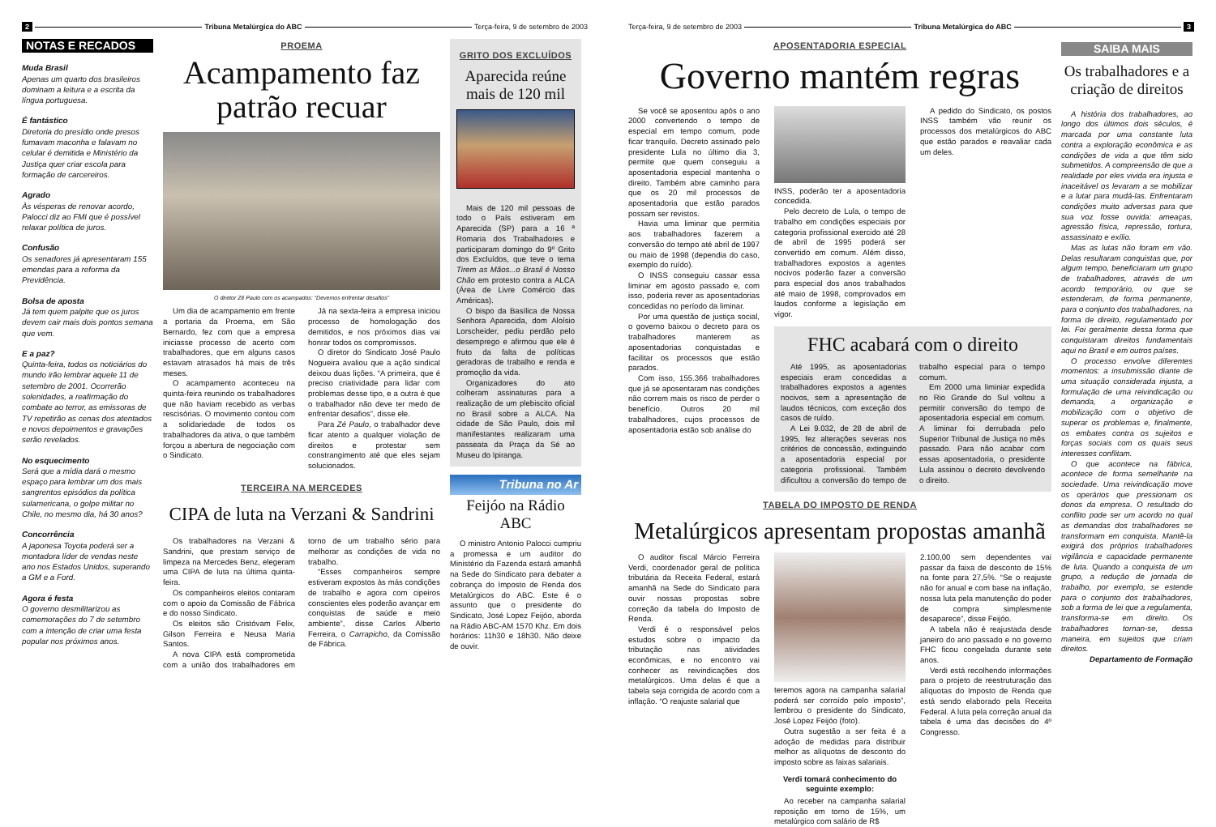2 Tribuna Metalúrgica do ABC Terça-feira, 9 de setembro de 2003
NOTAS E RECADOS
Muda Brasil
Apenas um quarto dos brasileiros dominam a leitura e a escrita da língua portuguesa.
É fantástico
Diretoria do presídio onde presos fumavam maconha e falavam no celular é demitida e Ministério da Justiça quer criar escola para formação de carcereiros.
Agrado
Às vésperas de renovar acordo, Palocci diz ao FMI que é possível relaxar política de juros.
Confusão
Os senadores já apresentaram 155 emendas para a reforma da Previdência.
Bolsa de aposta
Já tem quem palpite que os juros devem cair mais dois pontos semana que vem.
E a paz?
Quinta-feira, todos os noticiários do mundo irão lembrar aquele 11 de setembro de 2001. Ocorrerão solenidades, a reafirmação do combate ao terror, as emissoras de TV repetirão as cenas dos atentados e novos depoimentos e gravações serão revelados.
No esquecimento
Será que a mídia dará o mesmo espaço para lembrar um dos mais sangrentos episódios da política sulamericana, o golpe militar no Chile, no mesmo dia, há 30 anos?
Concorrência
A japonesa Toyota poderá ser a montadora líder de vendas neste ano nos Estados Unidos, superando a GM e a Ford.
Agora é festa
O governo desmilitarizou as comemorações do 7 de setembro com a intenção de criar uma festa popular nos próximos anos.
PROEMA
Acampamento faz patrão recuar
O diretor Zé Paulo com os acampados: “Devemos enfrentar desafios”
Um dia de acampamento em frente a portaria da Proema, em São Bernardo, fez com que a empresa iniciasse processo de acerto com trabalhadores, que em alguns casos estavam atrasados há mais de três meses.
O acampamento aconteceu na quinta-feira reunindo os trabalhadores que não haviam recebido as verbas rescisórias. O movimento contou com a solidariedade de todos os trabalhadores da ativa, o que também forçou a abertura de negociação com o Sindicato.
Já na sexta-feira a empresa iniciou processo de homologação dos demitidos, e nos próximos dias vai honrar todos os compromissos.
O diretor do Sindicato José Paulo Nogueira avaliou que a ação sindical deixou duas lições. “A primeira, que é preciso criatividade para lidar com problemas desse tipo, e a outra é que o trabalhador não deve ter medo de enfrentar desafios”, disse ele.
Para Zé Paulo, o trabalhador deve ficar atento a qualquer violação de direitos e protestar sem constrangimento até que eles sejam solucionados.
TERCEIRA NA MERCEDES
CIPA de luta na Verzani & Sandrini
Os trabalhadores na Verzani & Sandrini, que prestam serviço de limpeza na Mercedes Benz, elegeram uma CIPA de luta na última quinta-feira.
Os companheiros eleitos contaram com o apoio da Comissão de Fábrica e do nosso Sindicato.
Os eleitos são Cristóvam Felix, Gilson Ferreira e Neusa Maria Santos.
A nova CIPA está comprometida com a união dos trabalhadores em torno de um trabalho sério para melhorar as condições de vida no trabalho.
“Esses companheiros sempre estiveram expostos às más condições de trabalho e agora com cipeiros conscientes eles poderão avançar em conquistas de saúde e meio ambiente”, disse Carlos Alberto Ferreira, o Carrapicho, da Comissão de Fábrica.
GRITO DOS EXCLUÍDOS
Aparecida reúne mais de 120 mil
Mais de 120 mil pessoas de todo o País estiveram em Aparecida (SP) para a 16 ª Romaria dos Trabalhadores e participaram domingo do 9º Grito dos Excluídos, que teve o tema Tirem as Mãos...o Brasil é Nosso Chão em protesto contra a ALCA (Área de Livre Comércio das Américas).
O bispo da Basílica de Nossa Senhora Aparecida, dom Aloísio Lorscheider, pediu perdão pelo desemprego e afirmou que ele é fruto da falta de políticas geradoras de trabalho e renda e promoção da vida.
Organizadores do ato colheram assinaturas para a realização de um plebiscito oficial no Brasil sobre a ALCA. Na cidade de São Paulo, dois mil manifestantes realizaram uma passeata da Praça da Sé ao Museu do Ipiranga.
Tribuna no Ar
Feijóo na Rádio ABC
O ministro Antonio Palocci cumpriu a promessa e um auditor do Ministério da Fazenda estará amanhã na Sede do Sindicato para debater a cobrança do Imposto de Renda dos Metalúrgicos do ABC. Este é o assunto que o presidente do Sindicato, José Lopez Feijóo, aborda na Rádio ABC-AM 1570 Khz. Em dois horários: 11h30 e 18h30. Não deixe de ouvir.
Terça-feira, 9 de setembro de 2003 Tribuna Metalúrgica do ABC 3
APOSENTADORIA ESPECIAL
Governo mantém regras
Se você se aposentou após o ano 2000 convertendo o tempo de especial em tempo comum, pode ficar tranquilo. Decreto assinado pelo presidente Lula no último dia 3, permite que quem conseguiu a aposentadoria especial mantenha o direito. Também abre caminho para que os 20 mil processos de aposentadoria que estão parados possam ser revistos.
Havia uma liminar que permitia aos trabalhadores fazerem a conversão do tempo até abril de 1997 ou maio de 1998 (dependia do caso, exemplo do ruído).
O INSS conseguiu cassar essa liminar em agosto passado e, com isso, poderia rever as aposentadorias concedidas no período da liminar.
Por uma questão de justiça social, o governo baixou o decreto para os trabalhadores manterem as aposentadorias conquistadas e facilitar os processos que estão parados.
Com isso, 155.366 trabalhadores que já se aposentaram nas condições não correm mais os risco de perder o benefício. Outros 20 mil trabalhadores, cujos processos de aposentadoria estão sob análise do
INSS, poderão ter a aposentadoria concedida.
Pelo decreto de Lula, o tempo de trabalho em condições especiais por categoria profissional exercido até 28 de abril de 1995 poderá ser convertido em comum. Além disso, trabalhadores expostos a agentes nocivos poderão fazer a conversão para especial dos anos trabalhados até maio de 1998, comprovados em laudos conforme a legislação em vigor.
A pedido do Sindicato, os postos INSS também vão reunir os processos dos metalúrgicos do ABC que estão parados e reavaliar cada um deles.
FHC acabará com o direito
Até 1995, as aposentadorias especiais eram concedidas a trabalhadores expostos a agentes nocivos, sem a apresentação de laudos técnicos, com exceção dos casos de ruído.
A Lei 9.032, de 28 de abril de 1995, fez alterações severas nos critérios de concessão, extinguindo a aposentadoria especial por categoria profissional. Também dificultou a conversão do tempo de trabalho especial para o tempo comum.
Em 2000 uma liminiar expedida no Rio Grande do Sul voltou a permitir conversão do tempo de aposentadoria especial em comum. A liminar foi derrubada pelo Superior Tribunal de Justiça no mês passado. Para não acabar com essas aposentadoria, o presidente Lula assinou o decreto devolvendo o direito.
TABELA DO IMPOSTO DE RENDA
Metalúrgicos apresentam propostas amanhã
O auditor fiscal Márcio Ferreira Verdi, coordenador geral de política tributária da Receita Federal, estará amanhã na Sede do Sindicato para ouvir nossas propostas sobre correção da tabela do Imposto de Renda.
Verdi é o responsável pelos estudos sobre o impacto da tributação nas atividades econômicas, e no encontro vai conhecer as reivindicações dos metalúrgicos. Uma delas é que a tabela seja corrigida de acordo com a inflação. “O reajuste salarial que
teremos agora na campanha salarial poderá ser corroído pelo imposto”, lembrou o presidente do Sindicato, José Lopez Feijóo (foto).
Outra sugestão a ser feita é a adoção de medidas para distribuir melhor as alíquotas de desconto do imposto sobre as faixas salariais.
Verdi tomará conhecimento do seguinte exemplo:
Ao receber na campanha salarial reposição em torno de 15%, um metalúrgico com salário de R$
2.100,00 sem dependentes vai passar da faixa de desconto de 15% na fonte para 27,5%. “Se o reajuste não for anual e com base na inflação, nossa luta pela manutenção do poder de compra simplesmente desaparece”, disse Feijóo.
A tabela não é reajustada desde janeiro do ano passado e no governo FHC ficou congelada durante sete anos.
Verdi está recolhendo informações para o projeto de reestruturação das alíquotas do Imposto de Renda que está sendo elaborado pela Receita Federal. A luta pela correção anual da tabela é uma das decisões do 4º Congresso.
SAIBA MAIS
Os trabalhadores e a criação de direitos
A história dos trabalhadores, ao longo dos últimos dois séculos, é marcada por uma constante luta contra a exploração econômica e as condições de vida a que têm sido submetidos. A compreensão de que a realidade por eles vivida era injusta e inaceitável os levaram a se mobilizar e a lutar para mudá-las. Enfrentaram condições muito adversas para que sua voz fosse ouvida: ameaças, agressão física, repressão, tortura, assassinato e exílio.
Mas as lutas não foram em vão. Delas resultaram conquistas que, por algum tempo, beneficiaram um grupo de trabalhadores, através de um acordo temporário, ou que se estenderam, de forma permanente, para o conjunto dos trabalhadores, na forma de direito, regulamentado por lei. Foi geralmente dessa forma que conquistaram direitos fundamentais aqui no Brasil e em outros países.
O processo envolve diferentes momentos: a insubmissão diante de uma situação considerada injusta, a formulação de uma reivindicação ou demanda, a organização e mobilização com o objetivo de superar os problemas e, finalmente, os embates contra os sujeitos e forças sociais com os quais seus interesses conflitam.
O que acontece na fábrica, acontece de forma semelhante na sociedade. Uma reivindicação move os operários que pressionam os donos da empresa. O resultado do conflito pode ser um acordo no qual as demandas dos trabalhadores se transformam em conquista. Mantê-la exigirá dos próprios trabalhadores vigilância e capacidade permanente de luta. Quando a conquista de um grupo, a redução de jornada de trabalho, por exemplo, se estende para o conjunto dos trabalhadores, sob a forma de lei que a regulamenta, transforma-se em direito. Os trabalhadores tornan-se, dessa maneira, em sujeitos que criam direitos.
Departamento de Formação